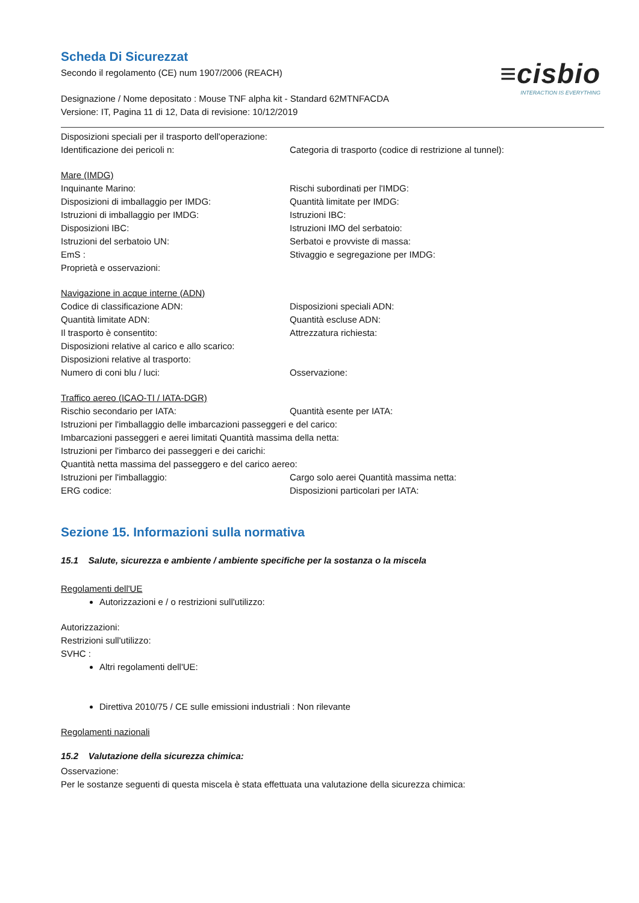Scheda Di Sicurezzat
≡cisbio
INTERACTION IS EVERYTHING
Secondo il regolamento (CE) num 1907/2006 (REACH)
Designazione / Nome depositato : Mouse TNF alpha kit - Standard 62MTNFACDA
Versione: IT, Pagina 11 di 12, Data di revisione: 10/12/2019
Disposizioni speciali per il trasporto dell'operazione:
Identificazione dei pericoli n: Categoria di trasporto (codice di restrizione al tunnel):
Mare (IMDG)
Inquinante Marino: Rischi subordinati per l'IMDG:
Disposizioni di imballaggio per IMDG: Quantità limitate per IMDG:
Istruzioni di imballaggio per IMDG: Istruzioni IBC:
Disposizioni IBC: Istruzioni IMO del serbatoio:
Istruzioni del serbatoio UN: Serbatoi e provviste di massa:
EmS : Stivaggio e segregazione per IMDG:
Proprietà e osservazioni:
Navigazione in acque interne (ADN)
Codice di classificazione ADN: Disposizioni speciali ADN:
Quantità limitate ADN: Quantità escluse ADN:
Il trasporto è consentito: Attrezzatura richiesta:
Disposizioni relative al carico e allo scarico:
Disposizioni relative al trasporto:
Numero di coni blu / luci: Osservazione:
Traffico aereo (ICAO-TI / IATA-DGR)
Rischio secondario per IATA: Quantità esente per IATA:
Istruzioni per l'imballaggio delle imbarcazioni passeggeri e del carico:
Imbarcazioni passeggeri e aerei limitati Quantità massima della netta:
Istruzioni per l'imbarco dei passeggeri e dei carichi:
Quantità netta massima del passeggero e del carico aereo:
Istruzioni per l'imballaggio: Cargo solo aerei Quantità massima netta:
ERG codice: Disposizioni particolari per IATA:
Sezione 15. Informazioni sulla normativa
15.1 Salute, sicurezza e ambiente / ambiente specifiche per la sostanza o la miscela
Regolamenti dell'UE
Autorizzazioni e / o restrizioni sull'utilizzo:
Autorizzazioni:
Restrizioni sull'utilizzo:
SVHC :
Altri regolamenti dell'UE:
Direttiva 2010/75 / CE sulle emissioni industriali : Non rilevante
Regolamenti nazionali
15.2 Valutazione della sicurezza chimica:
Osservazione:
Per le sostanze seguenti di questa miscela è stata effettuata una valutazione della sicurezza chimica: